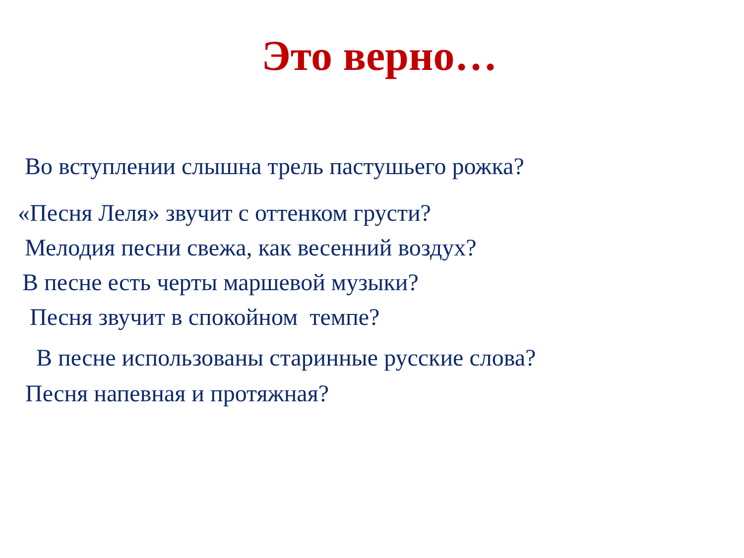Это верно…
Во вступлении слышна трель пастушьего рожка?
«Песня Леля» звучит с оттенком грусти?
Мелодия песни свежа, как весенний воздух?
В песне есть черты маршевой музыки?
Песня звучит в спокойном темпе?
В песне использованы старинные русские слова?
Песня напевная и протяжная?